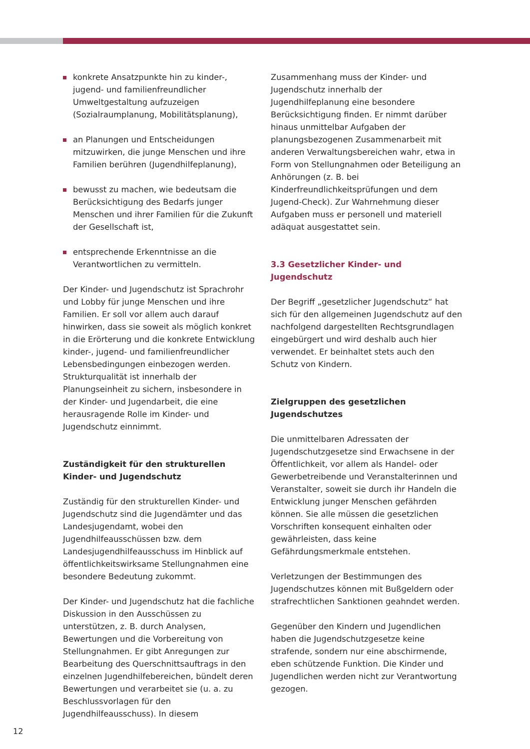konkrete Ansatzpunkte hin zu kinder-, jugend- und familienfreundlicher Umweltgestaltung aufzuzeigen (Sozialraumplanung, Mobilitätsplanung),
an Planungen und Entscheidungen mitzuwirken, die junge Menschen und ihre Familien berühren (Jugendhilfeplanung),
bewusst zu machen, wie bedeutsam die Berücksichtigung des Bedarfs junger Menschen und ihrer Familien für die Zukunft der Gesellschaft ist,
entsprechende Erkenntnisse an die Verantwortlichen zu vermitteln.
Der Kinder- und Jugendschutz ist Sprachrohr und Lobby für junge Menschen und ihre Familien. Er soll vor allem auch darauf hinwirken, dass sie soweit als möglich konkret in die Erörterung und die konkrete Entwicklung kinder-, jugend- und familienfreundlicher Lebensbedingungen einbezogen werden. Strukturqualität ist innerhalb der Planungseinheit zu sichern, insbesondere in der Kinder- und Jugendarbeit, die eine herausragende Rolle im Kinder- und Jugendschutz einnimmt.
Zuständigkeit für den strukturellen Kinder- und Jugendschutz
Zuständig für den strukturellen Kinder- und Jugendschutz sind die Jugendämter und das Landesjugendamt, wobei den Jugendhilfeausschüssen bzw. dem Landesjugendhilfeausschuss im Hinblick auf öffentlichkeitswirksame Stellungnahmen eine besondere Bedeutung zukommt.
Der Kinder- und Jugendschutz hat die fachliche Diskussion in den Ausschüssen zu unterstützen, z. B. durch Analysen, Bewertungen und die Vorbereitung von Stellungnahmen. Er gibt Anregungen zur Bearbeitung des Querschnittsauftrags in den einzelnen Jugendhilfebereichen, bündelt deren Bewertungen und verarbeitet sie (u. a. zu Beschlussvorlagen für den Jugendhilfeausschuss). In diesem
Zusammenhang muss der Kinder- und Jugendschutz innerhalb der Jugendhilfeplanung eine besondere Berücksichtigung finden. Er nimmt darüber hinaus unmittelbar Aufgaben der planungsbezogenen Zusammenarbeit mit anderen Verwaltungsbereichen wahr, etwa in Form von Stellungnahmen oder Beteiligung an Anhörungen (z. B. bei Kinderfreundlichkeitsprüfungen und dem Jugend-Check). Zur Wahrnehmung dieser Aufgaben muss er personell und materiell adäquat ausgestattet sein.
3.3 Gesetzlicher Kinder- und Jugendschutz
Der Begriff „gesetzlicher Jugendschutz“ hat sich für den allgemeinen Jugendschutz auf den nachfolgend dargestellten Rechtsgrundlagen eingebürgert und wird deshalb auch hier verwendet. Er beinhaltet stets auch den Schutz von Kindern.
Zielgruppen des gesetzlichen Jugendschutzes
Die unmittelbaren Adressaten der Jugendschutzgesetze sind Erwachsene in der Öffentlichkeit, vor allem als Handel- oder Gewerbetreibende und Veranstalterinnen und Veranstalter, soweit sie durch ihr Handeln die Entwicklung junger Menschen gefährden können. Sie alle müssen die gesetzlichen Vorschriften konsequent einhalten oder gewährleisten, dass keine Gefährdungsmerkmale entstehen.
Verletzungen der Bestimmungen des Jugendschutzes können mit Bußgeldern oder strafrechtlichen Sanktionen geahndet werden.
Gegenüber den Kindern und Jugendlichen haben die Jugendschutzgesetze keine strafende, sondern nur eine abschirmende, eben schützende Funktion. Die Kinder und Jugendlichen werden nicht zur Verantwortung gezogen.
12